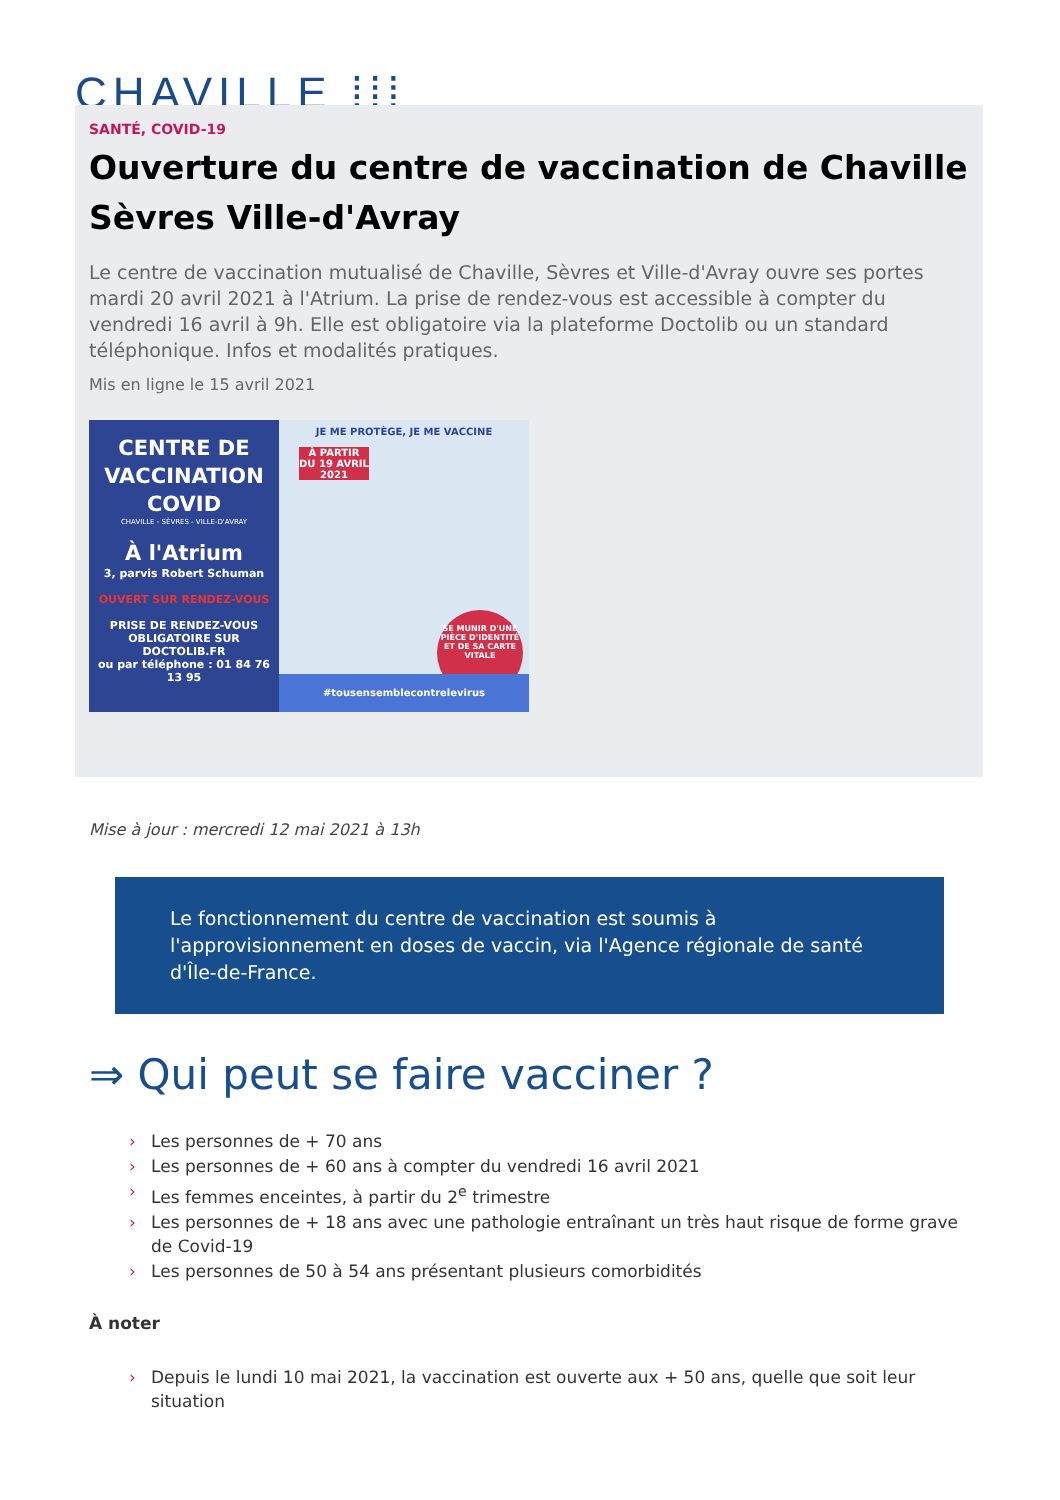CHAVILLE ⁞⁞⁞
SANTÉ, COVID-19
Ouverture du centre de vaccination de Chaville Sèvres Ville-d'Avray
Le centre de vaccination mutualisé de Chaville, Sèvres et Ville-d'Avray ouvre ses portes mardi 20 avril 2021 à l'Atrium. La prise de rendez-vous est accessible à compter du vendredi 16 avril à 9h. Elle est obligatoire via la plateforme Doctolib ou un standard téléphonique. Infos et modalités pratiques.
Mis en ligne le 15 avril 2021
CENTRE DE VACCINATION COVID
CHAVILLE - SÈVRES - VILLE-D'AVRAY
À l'Atrium
3, parvis Robert Schuman
OUVERT SUR RENDEZ-VOUS
PRISE DE RENDEZ-VOUS OBLIGATOIRE SUR DOCTOLIB.FR
ou par téléphone : 01 84 76 13 95
JE ME PROTÈGE, JE ME VACCINE
À PARTIR DU 19 AVRIL 2021
SE MUNIR D'UNE PIÈCE D'IDENTITÉ ET DE SA CARTE VITALE
#tousensemblecontrelevirus
Mise à jour : mercredi 12 mai 2021 à 13h
Le fonctionnement du centre de vaccination est soumis à l'approvisionnement en doses de vaccin, via l'Agence régionale de santé d'Île-de-France.
⇒ Qui peut se faire vacciner ?
› Les personnes de + 70 ans
› Les personnes de + 60 ans à compter du vendredi 16 avril 2021
› Les femmes enceintes, à partir du 2<sup>e</sup> trimestre
› Les personnes de + 18 ans avec une pathologie entraînant un très haut risque de forme grave de Covid-19
› Les personnes de 50 à 54 ans présentant plusieurs comorbidités
À noter
› Depuis le lundi 10 mai 2021, la vaccination est ouverte aux + 50 ans, quelle que soit leur situation